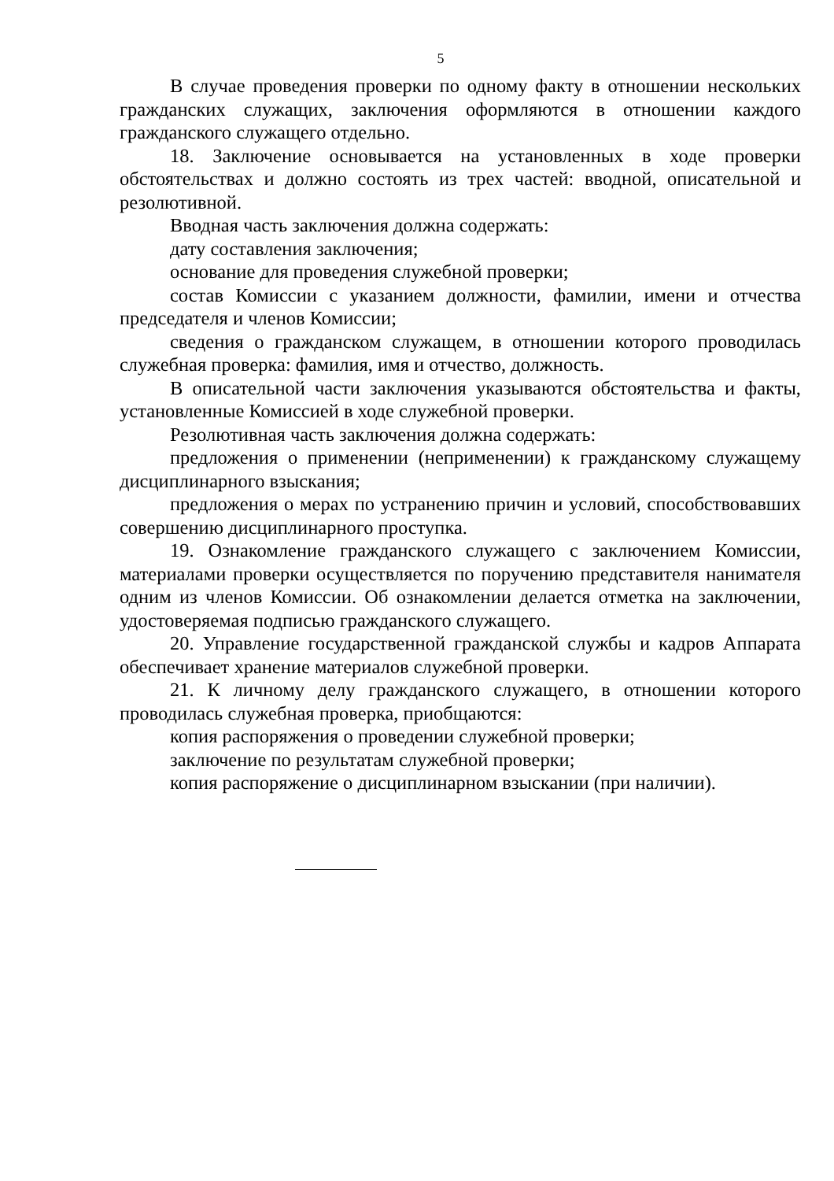5
В случае проведения проверки по одному факту в отношении нескольких гражданских служащих, заключения оформляются в отношении каждого гражданского служащего отдельно.
18. Заключение основывается на установленных в ходе проверки обстоятельствах и должно состоять из трех частей: вводной, описательной и резолютивной.
Вводная часть заключения должна содержать:
дату составления заключения;
основание для проведения служебной проверки;
состав Комиссии с указанием должности, фамилии, имени и отчества председателя и членов Комиссии;
сведения о гражданском служащем, в отношении которого проводилась служебная проверка: фамилия, имя и отчество, должность.
В описательной части заключения указываются обстоятельства и факты, установленные Комиссией в ходе служебной проверки.
Резолютивная часть заключения должна содержать:
предложения о применении (неприменении) к гражданскому служащему дисциплинарного взыскания;
предложения о мерах по устранению причин и условий, способствовавших совершению дисциплинарного проступка.
19. Ознакомление гражданского служащего с заключением Комиссии, материалами проверки осуществляется по поручению представителя нанимателя одним из членов Комиссии. Об ознакомлении делается отметка на заключении, удостоверяемая подписью гражданского служащего.
20. Управление государственной гражданской службы и кадров Аппарата обеспечивает хранение материалов служебной проверки.
21. К личному делу гражданского служащего, в отношении которого проводилась служебная проверка, приобщаются:
копия распоряжения о проведении служебной проверки;
заключение по результатам служебной проверки;
копия распоряжение о дисциплинарном взыскании (при наличии).